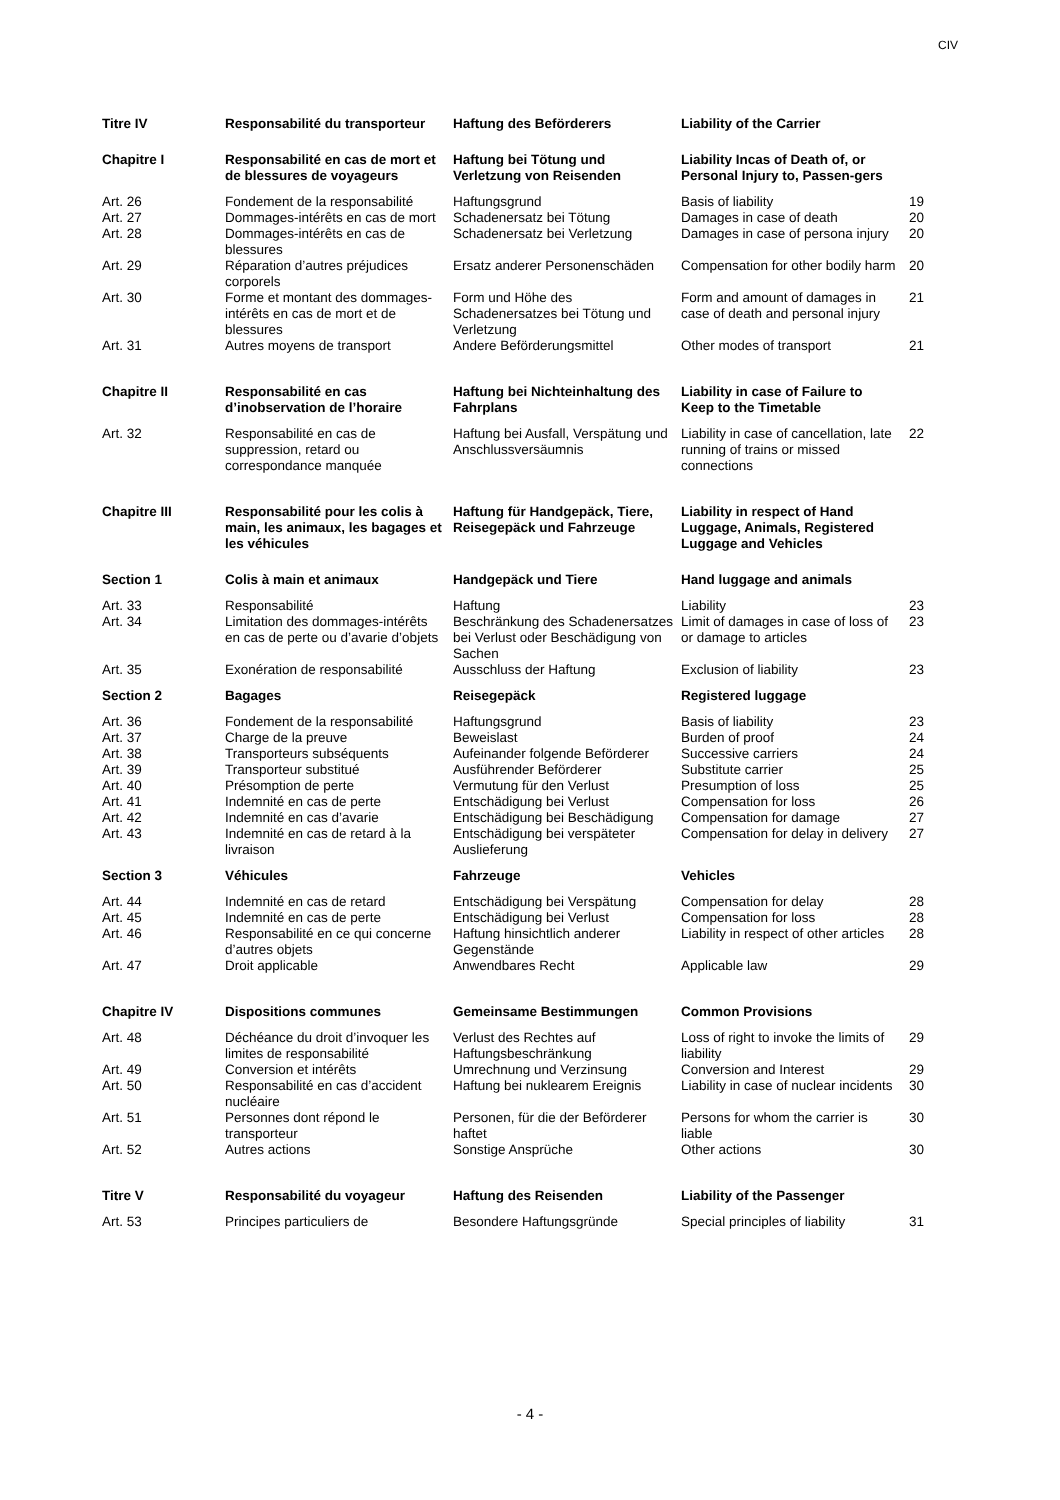CIV
| Titre IV | Responsabilité du transporteur | Haftung des Beförderers | Liability of the Carrier | |
| Chapitre I | Responsabilité en cas de mort et de blessures de voyageurs | Haftung bei Tötung und Verletzung von Reisenden | Liability Incas of Death of, or Personal Injury to, Passen-gers | |
| Art. 26 | Fondement de la responsabilité | Haftungsgrund | Basis of liability | 19 |
| Art. 27 | Dommages-intérêts en cas de mort | Schadenersatz bei Tötung | Damages in case of death | 20 |
| Art. 28 | Dommages-intérêts en cas de blessures | Schadenersatz bei Verletzung | Damages in case of persona injury | 20 |
| Art. 29 | Réparation d’autres préjudices corporels | Ersatz anderer Personenschäden | Compensation for other bodily harm | 20 |
| Art. 30 | Forme et montant des dommages-intérêts en cas de mort et de blessures | Form und Höhe des Schadenersatzes bei Tötung und Verletzung | Form and amount of damages in case of death and personal injury | 21 |
| Art. 31 | Autres moyens de transport | Andere Beförderungsmittel | Other modes of transport | 21 |
| Chapitre II | Responsabilité en cas d’inobservation de l’horaire | Haftung bei Nichteinhaltung des Fahrplans | Liability in case of Failure to Keep to the Timetable | |
| Art. 32 | Responsabilité en cas de suppression, retard ou correspondance manquée | Haftung bei Ausfall, Verspätung und Anschlussversäumnis | Liability in case of cancellation, late running of trains or missed connections | 22 |
| Chapitre III | Responsabilité pour les colis à main, les animaux, les bagages et les véhicules | Haftung für Handgepäck, Tiere, Reisegepäck und Fahrzeuge | Liability in respect of Hand Luggage, Animals, Registered Luggage and Vehicles | |
| Section 1 | Colis à main et animaux | Handgepäck und Tiere | Hand luggage and animals | |
| Art. 33 | Responsabilité | Haftung | Liability | 23 |
| Art. 34 | Limitation des dommages-intérêts en cas de perte ou d’avarie d’objets | Beschränkung des Schadenersatzes bei Verlust oder Beschädigung von Sachen | Limit of damages in case of loss of or damage to articles | 23 |
| Art. 35 | Exonération de responsabilité | Ausschluss der Haftung | Exclusion of liability | 23 |
| Section 2 | Bagages | Reisegepäck | Registered luggage | |
| Art. 36 | Fondement de la responsabilité | Haftungsgrund | Basis of liability | 23 |
| Art. 37 | Charge de la preuve | Beweislast | Burden of proof | 24 |
| Art. 38 | Transporteurs subséquents | Aufeinander folgende Beförderer | Successive carriers | 24 |
| Art. 39 | Transporteur substitué | Ausführender Beförderer | Substitute carrier | 25 |
| Art. 40 | Présomption de perte | Vermutung für den Verlust | Presumption of loss | 25 |
| Art. 41 | Indemnité en cas de perte | Entschädigung bei Verlust | Compensation for loss | 26 |
| Art. 42 | Indemnité en cas d’avarie | Entschädigung bei Beschädigung | Compensation for damage | 27 |
| Art. 43 | Indemnité en cas de retard à la livraison | Entschädigung bei verspäteter Auslieferung | Compensation for delay in delivery | 27 |
| Section 3 | Véhicules | Fahrzeuge | Vehicles | |
| Art. 44 | Indemnité en cas de retard | Entschädigung bei Verspätung | Compensation for delay | 28 |
| Art. 45 | Indemnité en cas de perte | Entschädigung bei Verlust | Compensation for loss | 28 |
| Art. 46 | Responsabilité en ce qui concerne d’autres objets | Haftung hinsichtlich anderer Gegenstände | Liability in respect of other articles | 28 |
| Art. 47 | Droit applicable | Anwendbares Recht | Applicable law | 29 |
| Chapitre IV | Dispositions communes | Gemeinsame Bestimmungen | Common Provisions | |
| Art. 48 | Déchéance du droit d’invoquer les limites de responsabilité | Verlust des Rechtes auf Haftungsbeschränkung | Loss of right to invoke the limits of liability | 29 |
| Art. 49 | Conversion et intérêts | Umrechnung und Verzinsung | Conversion and Interest | 29 |
| Art. 50 | Responsabilité en cas d’accident nucléaire | Haftung bei nuklearem Ereignis | Liability in case of nuclear incidents | 30 |
| Art. 51 | Personnes dont répond le transporteur | Personen, für die der Beförderer haftet | Persons for whom the carrier is liable | 30 |
| Art. 52 | Autres actions | Sonstige Ansprüche | Other actions | 30 |
| Titre V | Responsabilité du voyageur | Haftung des Reisenden | Liability of the Passenger | |
| Art. 53 | Principes particuliers de | Besondere Haftungsgründe | Special principles of liability | 31 |
- 4 -